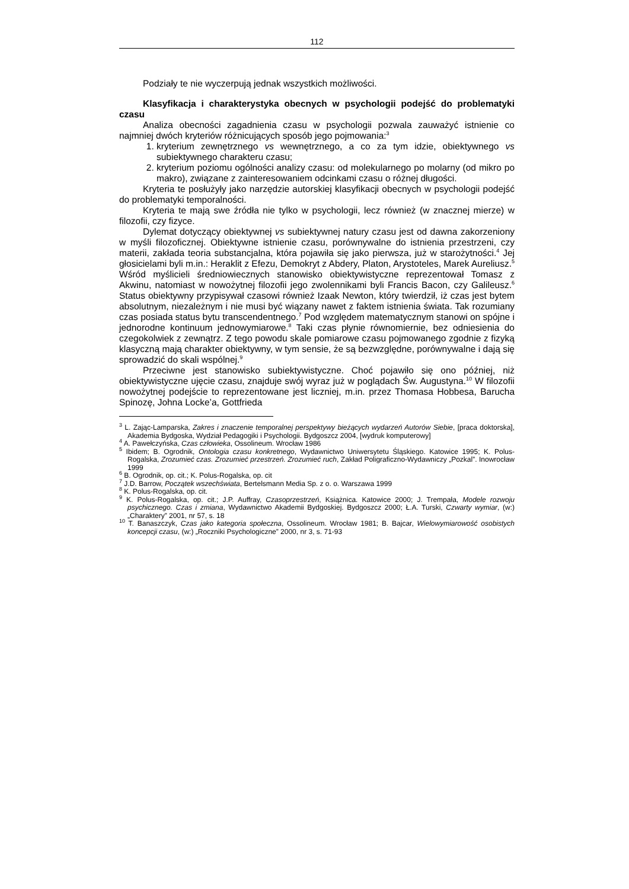112
Podziały te nie wyczerpują jednak wszystkich możliwości.
Klasyfikacja i charakterystyka obecnych w psychologii podejść do problematyki czasu
Analiza obecności zagadnienia czasu w psychologii pozwala zauważyć istnienie co najmniej dwóch kryteriów różnicujących sposób jego pojmowania:<sup>3</sup>
1. kryterium zewnętrznego vs wewnętrznego, a co za tym idzie, obiektywnego vs subiektywnego charakteru czasu;
2. kryterium poziomu ogólności analizy czasu: od molekularnego po molarny (od mikro po makro), związane z zainteresowaniem odcinkami czasu o różnej długości.
Kryteria te posłużyły jako narzędzie autorskiej klasyfikacji obecnych w psychologii podejść do problematyki temporalności.
Kryteria te mają swe źródła nie tylko w psychologii, lecz również (w znacznej mierze) w filozofii, czy fizyce.
Dylemat dotyczący obiektywnej vs subiektywnej natury czasu jest od dawna zakorzeniony w myśli filozoficznej. Obiektywne istnienie czasu, porównywalne do istnienia przestrzeni, czy materii, zakłada teoria substancjalna, która pojawiła się jako pierwsza, już w starożytności.<sup>4</sup> Jej głosicielami byli m.in.: Heraklit z Efezu, Demokryt z Abdery, Platon, Arystoteles, Marek Aureliusz.<sup>5</sup> Wśród myślicieli średniowiecznych stanowisko obiektywistyczne reprezentował Tomasz z Akwinu, natomiast w nowożytnej filozofii jego zwolennikami byli Francis Bacon, czy Galileusz.<sup>6</sup> Status obiektywny przypisywał czasowi również Izaak Newton, który twierdził, iż czas jest bytem absolutnym, niezależnym i nie musi być wiązany nawet z faktem istnienia świata. Tak rozumiany czas posiada status bytu transcendentnego.<sup>7</sup> Pod względem matematycznym stanowi on spójne i jednorodne kontinuum jednowymiarowe.<sup>8</sup> Taki czas płynie równomiernie, bez odniesienia do czegokolwiek z zewnątrz. Z tego powodu skale pomiarowe czasu pojmowanego zgodnie z fizyką klasyczną mają charakter obiektywny, w tym sensie, że są bezwzględne, porównywalne i dają się sprowadzić do skali wspólnej.<sup>9</sup>
Przeciwne jest stanowisko subiektywistyczne. Choć pojawiło się ono później, niż obiektywistyczne ujęcie czasu, znajduje swój wyraz już w poglądach Św. Augustyna.<sup>10</sup> W filozofii nowożytnej podejście to reprezentowane jest liczniej, m.in. przez Thomasa Hobbesa, Barucha Spinozę, Johna Locke’a, Gottfrieda
<sup>3</sup> L. Zając-Lamparska, Zakres i znaczenie temporalnej perspektywy bieżących wydarzeń Autorów Siebie, [praca doktorska], Akademia Bydgoska, Wydział Pedagogiki i Psychologii. Bydgoszcz 2004, [wydruk komputerowy]
<sup>4</sup> A. Pawełczyńska, Czas człowieka, Ossolineum. Wrocław 1986
<sup>5</sup> Ibidem; B. Ogrodnik, Ontologia czasu konkretnego, Wydawnictwo Uniwersytetu Śląskiego. Katowice 1995; K. Polus-Rogalska, Zrozumieć czas. Zrozumieć przestrzeń. Zrozumieć ruch, Zakład Poligraficzno-Wydawniczy „Pozkal”. Inowrocław 1999
<sup>6</sup> B. Ogrodnik, op. cit.; K. Polus-Rogalska, op. cit
<sup>7</sup> J.D. Barrow, Początek wszechświata, Bertelsmann Media Sp. z o. o. Warszawa 1999
<sup>8</sup> K. Polus-Rogalska, op. cit.
<sup>9</sup> K. Polus-Rogalska, op. cit.; J.P. Auffray, Czasoprzestrzeń, Książnica. Katowice 2000; J. Trempała, Modele rozwoju psychicznego. Czas i zmiana, Wydawnictwo Akademii Bydgoskiej. Bydgoszcz 2000; Ł.A. Turski, Czwarty wymiar, (w:) „Charaktery” 2001, nr 57, s. 18
<sup>10</sup> T. Banaszczyk, Czas jako kategoria społeczna, Ossolineum. Wrocław 1981; B. Bajcar, Wielowymiarowość osobistych koncepcji czasu, (w:) „Roczniki Psychologiczne” 2000, nr 3, s. 71-93